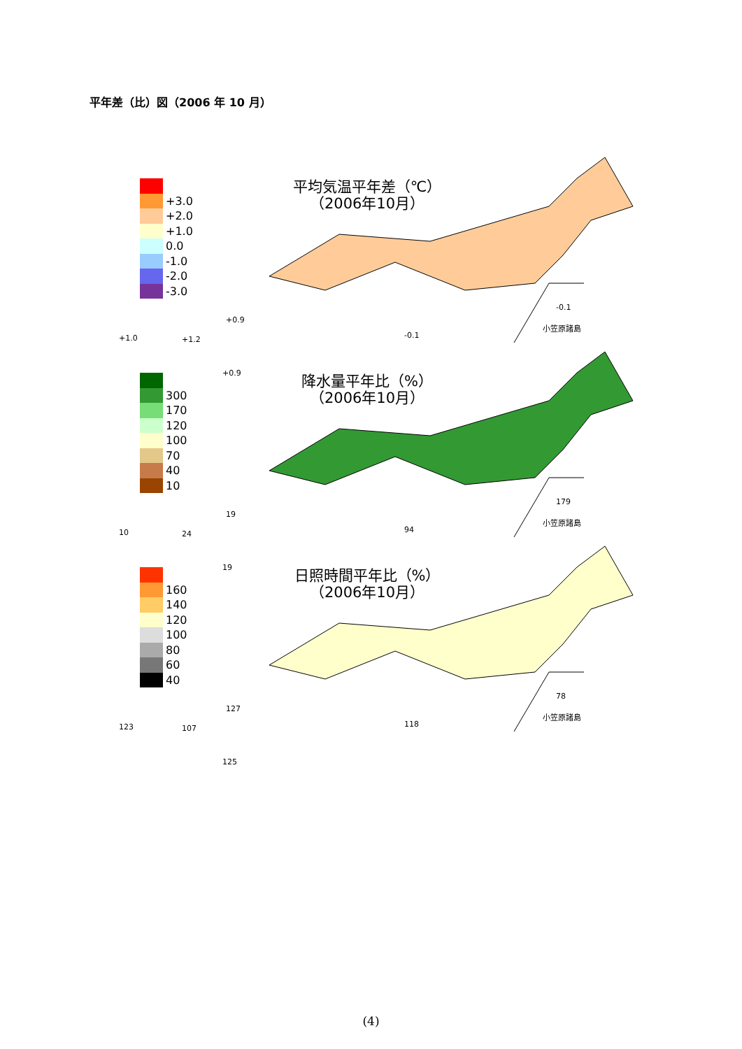平年差（比）図（2006 年 10 月）
+3.0
+2.0
+1.0
0.0
-1.0
-2.0
-3.0
平均気温平年差（℃）
（2006年10月）
+1.0 +1.2
+0.9
+0.9
-0.1
-0.1
小笠原諸島
300
170
120
100
70
40
10
降水量平年比（%）
（2006年10月）
10 24
19
19
94
179
小笠原諸島
160
140
120
100
80
60
40
日照時間平年比（%）
（2006年10月）
123 107
127
125
118
78
小笠原諸島
(4)